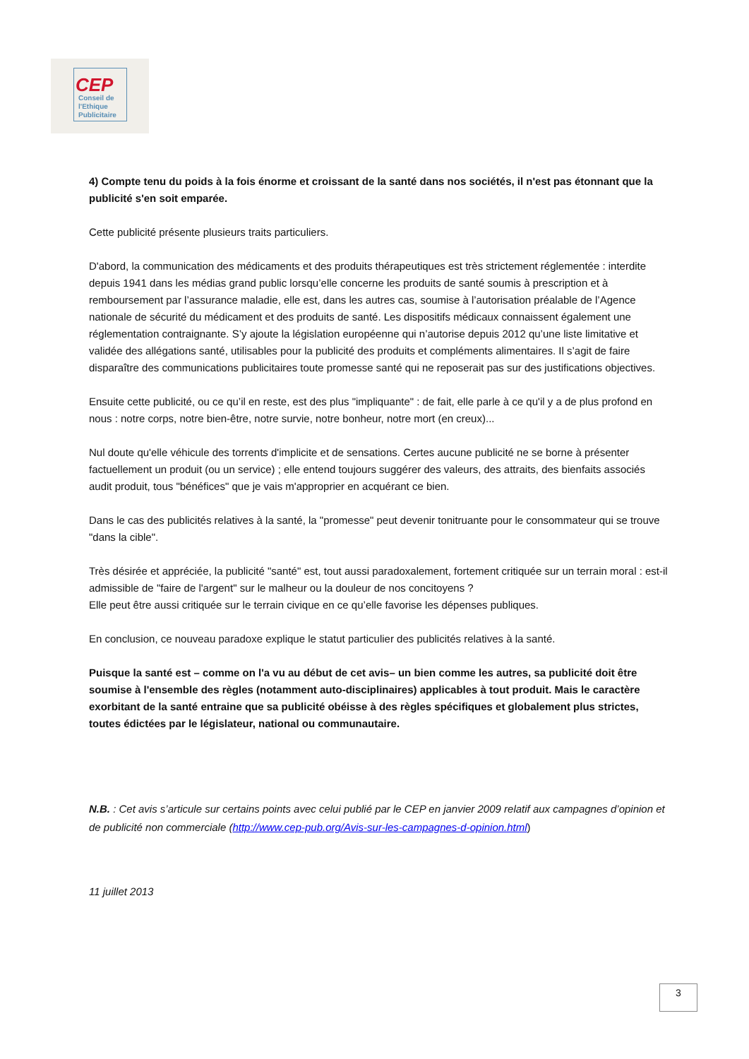CEP
Conseil de
l'Ethique
Publicitaire
4) Compte tenu du poids à la fois énorme et croissant de la santé dans nos sociétés, il n'est pas étonnant que la publicité s'en soit emparée.
Cette publicité présente plusieurs traits particuliers.
D'abord, la communication des médicaments et des produits thérapeutiques est très strictement réglementée : interdite depuis 1941 dans les médias grand public lorsqu’elle concerne les produits de santé soumis à prescription et à remboursement par l’assurance maladie, elle est, dans les autres cas, soumise à l’autorisation préalable de l’Agence nationale de sécurité du médicament et des produits de santé. Les dispositifs médicaux connaissent également une réglementation contraignante. S’y ajoute la législation européenne qui n’autorise depuis 2012 qu’une liste limitative et validée des allégations santé, utilisables pour la publicité des produits et compléments alimentaires. Il s’agit de faire disparaître des communications publicitaires toute promesse santé qui ne reposerait pas sur des justifications objectives.
Ensuite cette publicité, ou ce qu’il en reste, est des plus "impliquante" : de fait, elle parle à ce qu'il y a de plus profond en nous : notre corps, notre bien-être, notre survie, notre bonheur, notre mort (en creux)...
Nul doute qu'elle véhicule des torrents d'implicite et de sensations. Certes aucune publicité ne se borne à présenter factuellement un produit (ou un service) ; elle entend toujours suggérer des valeurs, des attraits, des bienfaits associés audit produit, tous "bénéfices" que je vais m'approprier en acquérant ce bien.
Dans le cas des publicités relatives à la santé, la "promesse" peut devenir tonitruante pour le consommateur qui se trouve "dans la cible".
Très désirée et appréciée, la publicité "santé" est, tout aussi paradoxalement, fortement critiquée sur un terrain moral : est-il admissible de "faire de l'argent" sur le malheur ou la douleur de nos concitoyens ?
Elle peut être aussi critiquée sur le terrain civique en ce qu’elle favorise les dépenses publiques.
En conclusion, ce nouveau paradoxe explique le statut particulier des publicités relatives à la santé.
Puisque la santé est – comme on l'a vu au début de cet avis– un bien comme les autres, sa publicité doit être soumise à l'ensemble des règles (notamment auto-disciplinaires) applicables à tout produit. Mais le caractère exorbitant de la santé entraine que sa publicité obéisse à des règles spécifiques et globalement plus strictes, toutes édictées par le législateur, national ou communautaire.
N.B. : Cet avis s’articule sur certains points avec celui publié par le CEP en janvier 2009 relatif aux campagnes d’opinion et de publicité non commerciale (http://www.cep-pub.org/Avis-sur-les-campagnes-d-opinion.html)
11 juillet 2013
3